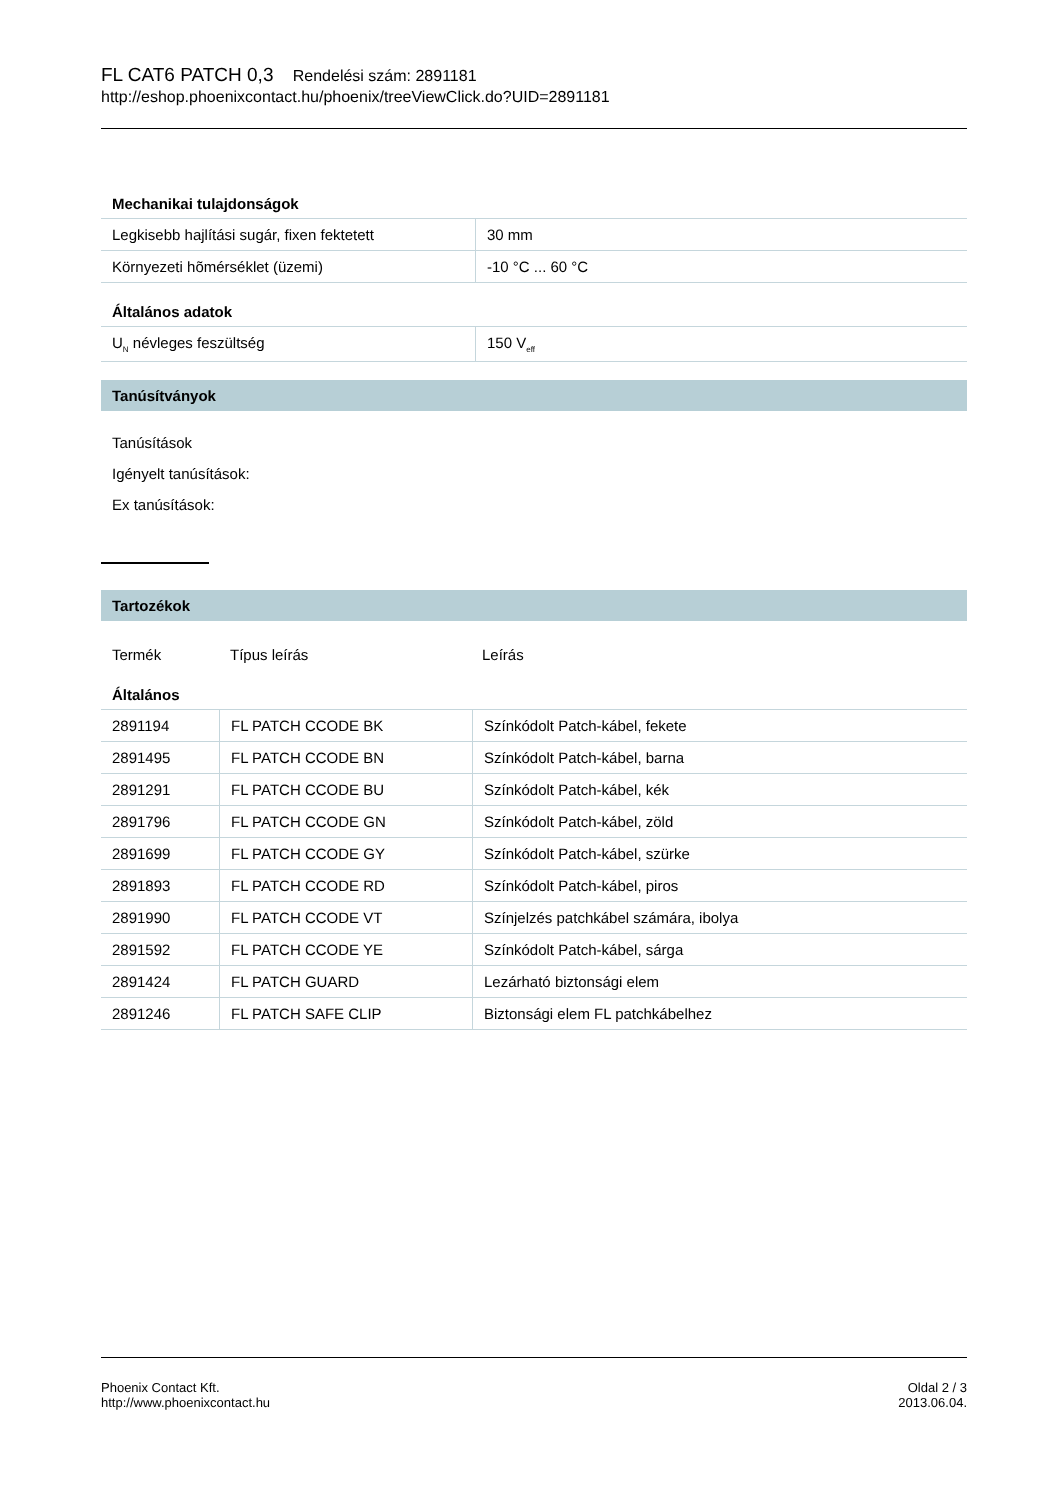FL CAT6 PATCH 0,3 Rendelési szám: 2891181
http://eshop.phoenixcontact.hu/phoenix/treeViewClick.do?UID=2891181
Mechanikai tulajdonságok
| Legkisebb hajlítási sugár, fixen fektetett | 30 mm |
| Környezeti hõmérséklet (üzemi) | -10 °C ... 60 °C |
Általános adatok
| U<sub>N</sub> névleges feszültség | 150 V<sub>eff</sub> |
Tanúsítványok
Tanúsítások
Igényelt tanúsítások:
Ex tanúsítások:
Tartozékok
| Termék | Típus leírás | Leírás |
Általános
| 2891194 | FL PATCH CCODE BK | Színkódolt Patch-kábel, fekete |
| 2891495 | FL PATCH CCODE BN | Színkódolt Patch-kábel, barna |
| 2891291 | FL PATCH CCODE BU | Színkódolt Patch-kábel, kék |
| 2891796 | FL PATCH CCODE GN | Színkódolt Patch-kábel, zöld |
| 2891699 | FL PATCH CCODE GY | Színkódolt Patch-kábel, szürke |
| 2891893 | FL PATCH CCODE RD | Színkódolt Patch-kábel, piros |
| 2891990 | FL PATCH CCODE VT | Színjelzés patchkábel számára, ibolya |
| 2891592 | FL PATCH CCODE YE | Színkódolt Patch-kábel, sárga |
| 2891424 | FL PATCH GUARD | Lezárható biztonsági elem |
| 2891246 | FL PATCH SAFE CLIP | Biztonsági elem FL patchkábelhez |
Phoenix Contact Kft.
http://www.phoenixcontact.hu
Oldal 2 / 3
2013.06.04.